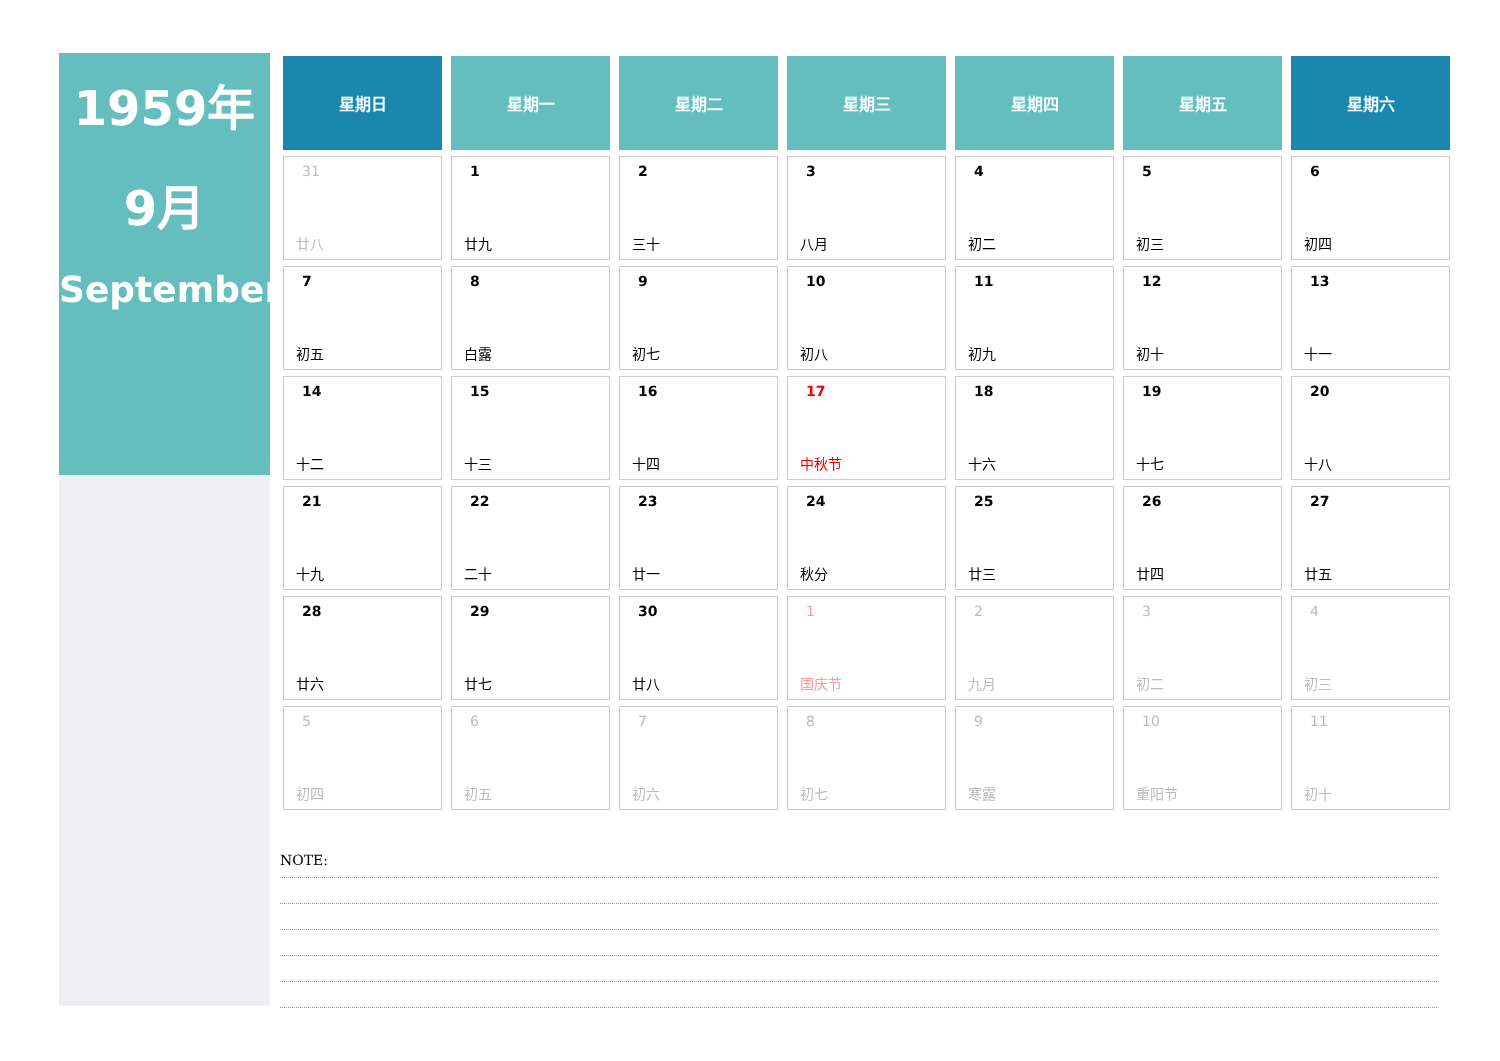1959年
9月
September
| 星期日 | 星期一 | 星期二 | 星期三 | 星期四 | 星期五 | 星期六 |
| --- | --- | --- | --- | --- | --- | --- |
| 31 廿八 | 1 廿九 | 2 三十 | 3 八月 | 4 初二 | 5 初三 | 6 初四 |
| 7 初五 | 8 白露 | 9 初七 | 10 初八 | 11 初九 | 12 初十 | 13 十一 |
| 14 十二 | 15 十三 | 16 十四 | 17 中秋节 | 18 十六 | 19 十七 | 20 十八 |
| 21 十九 | 22 二十 | 23 廿一 | 24 秋分 | 25 廿三 | 26 廿四 | 27 廿五 |
| 28 廿六 | 29 廿七 | 30 廿八 | 1 国庆节 | 2 九月 | 3 初二 | 4 初三 |
| 5 初四 | 6 初五 | 7 初六 | 8 初七 | 9 寒露 | 10 重阳节 | 11 初十 |
NOTE: